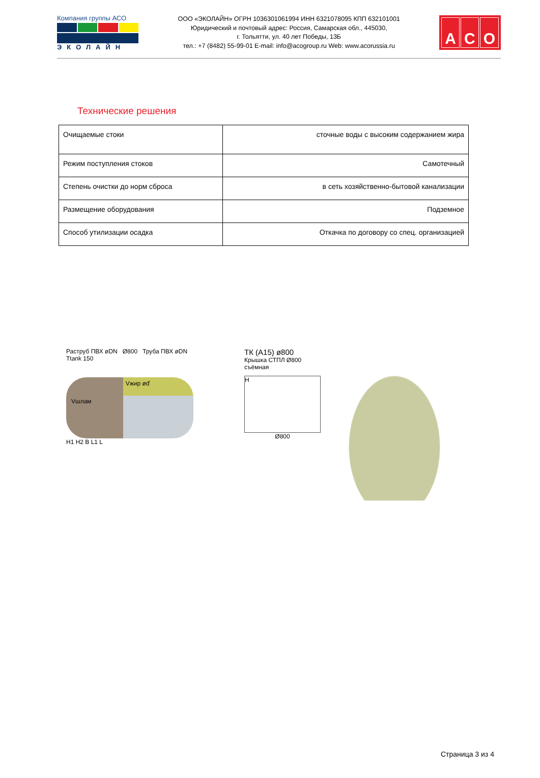Компания группы АСО
ЭКОЛАЙН
ООО «ЭКОЛАЙН» ОГРН 1036301061994 ИНН 6321078095 КПП 632101001
Юридический и почтовый адрес: Россия, Самарская обл., 445030,
г. Тольятти, ул. 40 лет Победы, 13Б
тел.: +7 (8482) 55-99-01 E-mail: info@acogroup.ru Web: www.acorussia.ru
A C O
Технические решения
| Очищаемые стоки | сточные воды с высоким содержанием жира |
| Режим поступления стоков | Самотечный |
| Степень очистки до норм сброса | в сеть хозяйственно-бытовой канализации |
| Размещение оборудования | Подземное |
| Способ утилизации осадка | Откачка по договору со спец. организацией |
Раструб ПВХ øDN Ø800 Труба ПВХ øDN
Ttank 150
Vшлам
Vжир øď
H1 H2 B L1 L
ТК (A15) ø800
Крышка СТПЛ Ø800 съёмная
H
Ø800
Страница 3 из 4